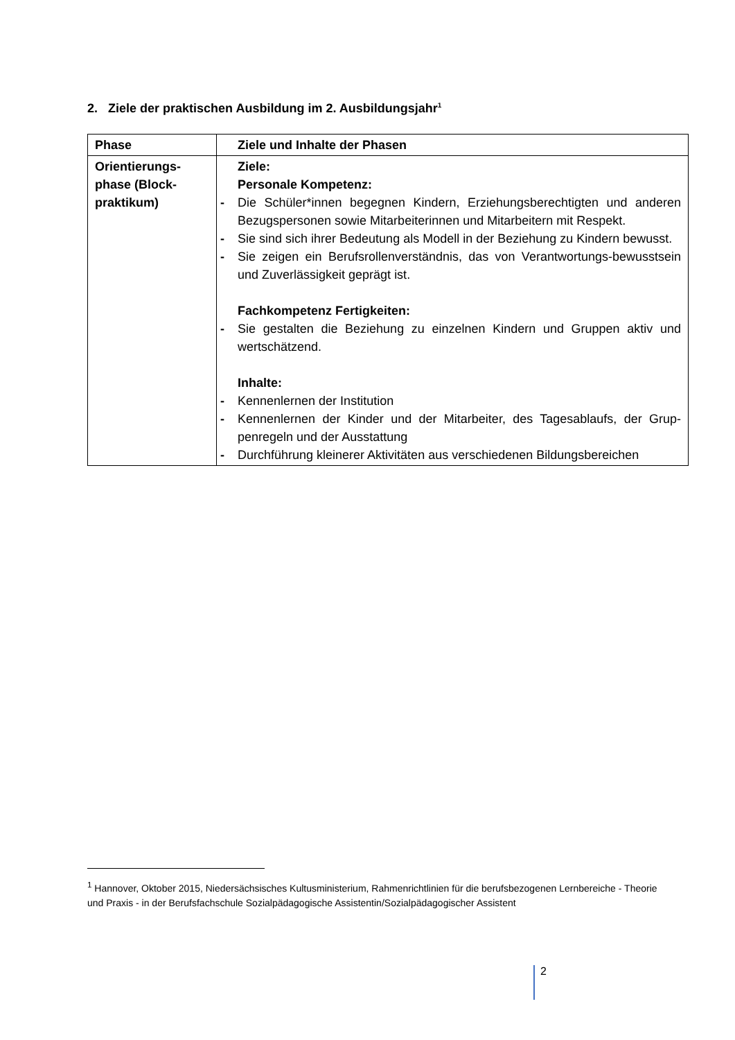2. Ziele der praktischen Ausbildung im 2. Ausbildungsjahr<sup>1</sup>
| Phase | Ziele und Inhalte der Phasen |
| --- | --- |
| Orientierungs-phase (Block-praktikum) | Ziele: Personale Kompetenz: - Die Schüler*innen begegnen Kindern, Erziehungsberechtigten und anderen Bezugspersonen sowie Mitarbeiterinnen und Mitarbeitern mit Respekt. - Sie sind sich ihrer Bedeutung als Modell in der Beziehung zu Kindern bewusst. - Sie zeigen ein Berufsrollenverständnis, das von Verantwortungs-bewusstsein und Zuverlässigkeit geprägt ist. Fachkompetenz Fertigkeiten: - Sie gestalten die Beziehung zu einzelnen Kindern und Gruppen aktiv und wertschätzend. Inhalte: - Kennenlernen der Institution - Kennenlernen der Kinder und der Mitarbeiter, des Tagesablaufs, der Grup-penregeln und der Ausstattung - Durchführung kleinerer Aktivitäten aus verschiedenen Bildungsbereichen |
<sup>1</sup> Hannover, Oktober 2015, Niedersächsisches Kultusministerium, Rahmenrichtlinien für die berufsbezogenen Lernbereiche - Theorie und Praxis - in der Berufsfachschule Sozialpädagogische Assistentin/Sozialpädagogischer Assistent
2